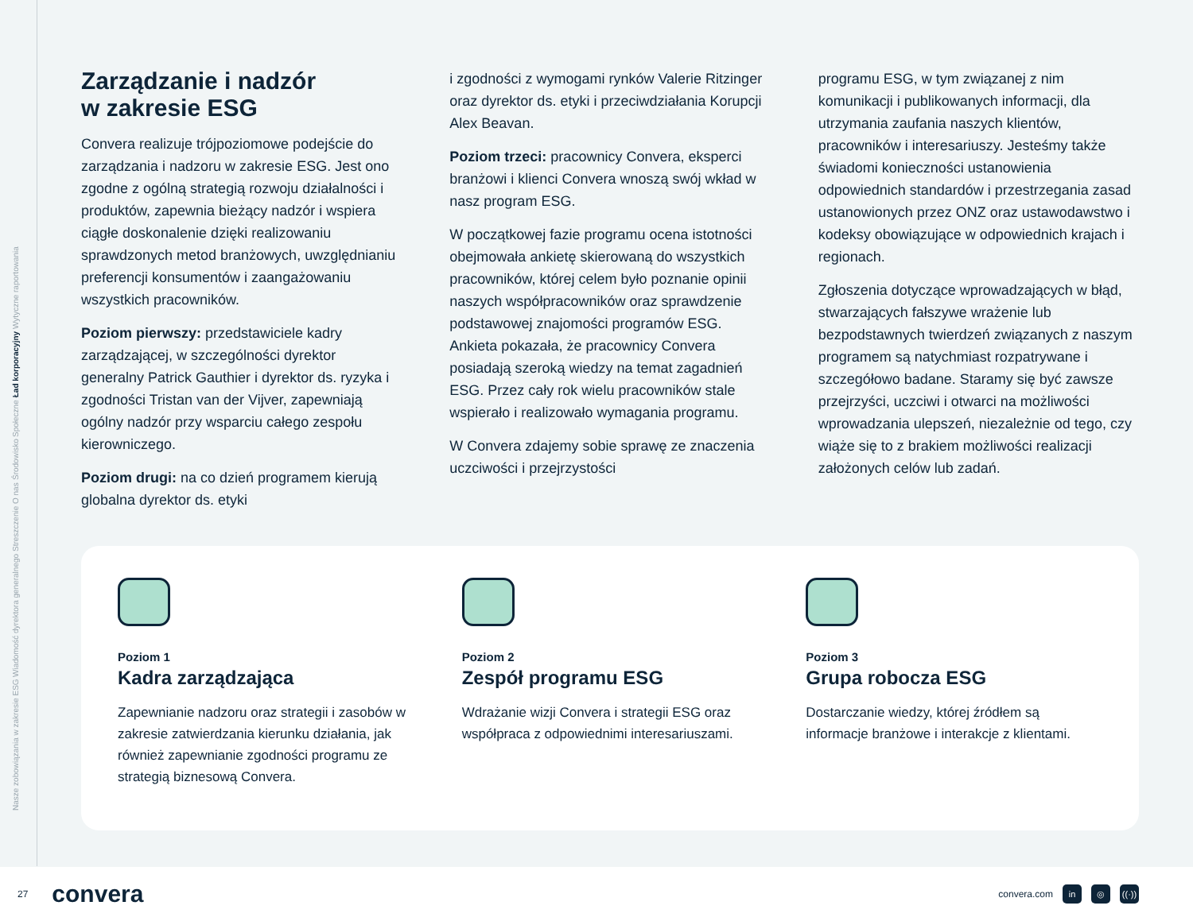Nasze zobowiązania w zakresie ESG Wiadomość dyrektora generalnego Streszczenie O nas Środowisko Społeczne Ład korporacyjny Wytyczne raportowania
Zarządzanie i nadzór
w zakresie ESG
Convera realizuje trójpoziomowe podejście do zarządzania i nadzoru w zakresie ESG. Jest ono zgodne z ogólną strategią rozwoju działalności i produktów, zapewnia bieżący nadzór i wspiera ciągłe doskonalenie dzięki realizowaniu sprawdzonych metod branżowych, uwzględnianiu preferencji konsumentów i zaangażowaniu wszystkich pracowników.
Poziom pierwszy: przedstawiciele kadry zarządzającej, w szczególności dyrektor generalny Patrick Gauthier i dyrektor ds. ryzyka i zgodności Tristan van der Vijver, zapewniają ogólny nadzór przy wsparciu całego zespołu kierowniczego.
Poziom drugi: na co dzień programem kierują globalna dyrektor ds. etyki
i zgodności z wymogami rynków Valerie Ritzinger oraz dyrektor ds. etyki i przeciwdziałania Korupcji Alex Beavan.
Poziom trzeci: pracownicy Convera, eksperci branżowi i klienci Convera wnoszą swój wkład w nasz program ESG.
W początkowej fazie programu ocena istotności obejmowała ankietę skierowaną do wszystkich pracowników, której celem było poznanie opinii naszych współpracowników oraz sprawdzenie podstawowej znajomości programów ESG. Ankieta pokazała, że pracownicy Convera posiadają szeroką wiedzy na temat zagadnień ESG. Przez cały rok wielu pracowników stale wspierało i realizowało wymagania programu.
W Convera zdajemy sobie sprawę ze znaczenia uczciwości i przejrzystości
programu ESG, w tym związanej z nim komunikacji i publikowanych informacji, dla utrzymania zaufania naszych klientów, pracowników i interesariuszy. Jesteśmy także świadomi konieczności ustanowienia odpowiednich standardów i przestrzegania zasad ustanowionych przez ONZ oraz ustawodawstwo i kodeksy obowiązujące w odpowiednich krajach i regionach.
Zgłoszenia dotyczące wprowadzających w błąd, stwarzających fałszywe wrażenie lub bezpodstawnych twierdzeń związanych z naszym programem są natychmiast rozpatrywane i szczegółowo badane. Staramy się być zawsze przejrzyści, uczciwi i otwarci na możliwości wprowadzania ulepszeń, niezależnie od tego, czy wiąże się to z brakiem możliwości realizacji założonych celów lub zadań.
Poziom 1
Kadra zarządzająca
Zapewnianie nadzoru oraz strategii i zasobów w zakresie zatwierdzania kierunku działania, jak również zapewnianie zgodności programu ze strategią biznesową Convera.
Poziom 2
Zespół programu ESG
Wdrażanie wizji Convera i strategii ESG oraz współpraca z odpowiednimi interesariuszami.
Poziom 3
Grupa robocza ESG
Dostarczanie wiedzy, której źródłem są informacje branżowe i interakcje z klientami.
27 convera
convera.com in ◎ ((·))